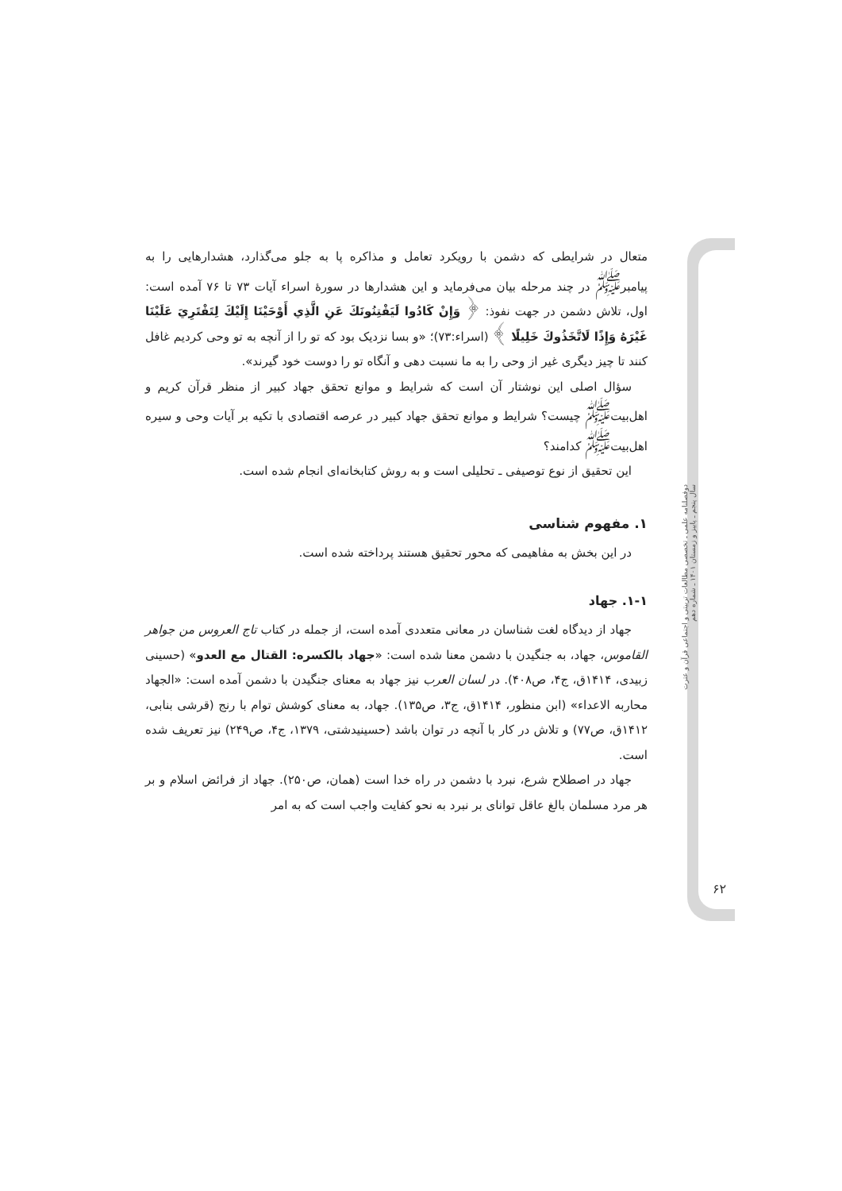متعال در شرایطی که دشمن با رویکرد تعامل و مذاکره پا به جلو می‌گذارد، هشدارهایی را به پیامبر<sup>ﷺ</sup> در چند مرحله بیان می‌فرماید و این هشدارها در سورهٔ اسراء آیات ۷۳ تا ۷۶ آمده است: اول، تلاش دشمن در جهت نفوذ: ﴿ وَإِنْ كَادُوا لَيَفْتِنُونَكَ عَنِ الَّذِي أَوْحَيْنَا إِلَيْكَ لِتَفْتَرِيَ عَلَيْنَا غَيْرَهُ وَإِذًا لَاتَّخَذُوكَ خَلِيلًا ﴾ (اسراء:۷۳)؛ «و بسا نزدیک بود که تو را از آنچه به تو وحی کردیم غافل کنند تا چیز دیگری غیر از وحی را به ما نسبت دهی و آنگاه تو را دوست خود گیرند».
سؤال اصلی این نوشتار آن است که شرایط و موانع تحقق جهاد کبیر از منظر قرآن کریم و اهل‌بیت<sup>ﷺ</sup> چیست؟ شرایط و موانع تحقق جهاد کبیر در عرصه اقتصادی با تکیه بر آیات وحی و سیره اهل‌بیت<sup>ﷺ</sup> کدامند؟
این تحقیق از نوع توصیفی ـ تحلیلی است و به روش کتابخانه‌ای انجام شده است.
۱. مفهوم شناسی
در این بخش به مفاهیمی که محور تحقیق هستند پرداخته شده است.
۱-۱. جهاد
جهاد از دیدگاه لغت شناسان در معانی متعددی آمده است، از جمله در کتاب تاج العروس من جواهر القاموس، جهاد، به جنگیدن با دشمن معنا شده است: «جهاد بالکسره: القتال مع العدو» (حسینی زبیدی، ۱۴۱۴ق، ج۴، ص۴۰۸). در لسان العرب نیز جهاد به معنای جنگیدن با دشمن آمده است: «الجهاد محاربه الاعداء» (ابن منظور، ۱۴۱۴ق، ج۳، ص۱۳۵). جهاد، به معنای کوشش توام با رنج (قرشی بنابی، ۱۴۱۲ق، ص۷۷) و تلاش در کار با آنچه در توان باشد (حسینیدشتی، ۱۳۷۹، ج۴، ص۲۴۹) نیز تعریف شده است.
جهاد در اصطلاح شرع، نبرد با دشمن در راه خدا است (همان، ص۲۵۰). جهاد از فرائض اسلام و بر هر مرد مسلمان بالغ عاقل توانای بر نبرد به نحو کفایت واجب است که به امر
دوفصلنامه علمی ـ تخصصی مطالعات تربیتی و اجتماعی قرآن و عترت
سال پنجم ـ پاییز و زمستان ۱۴۰۱ ـ شماره دهم
۶۲